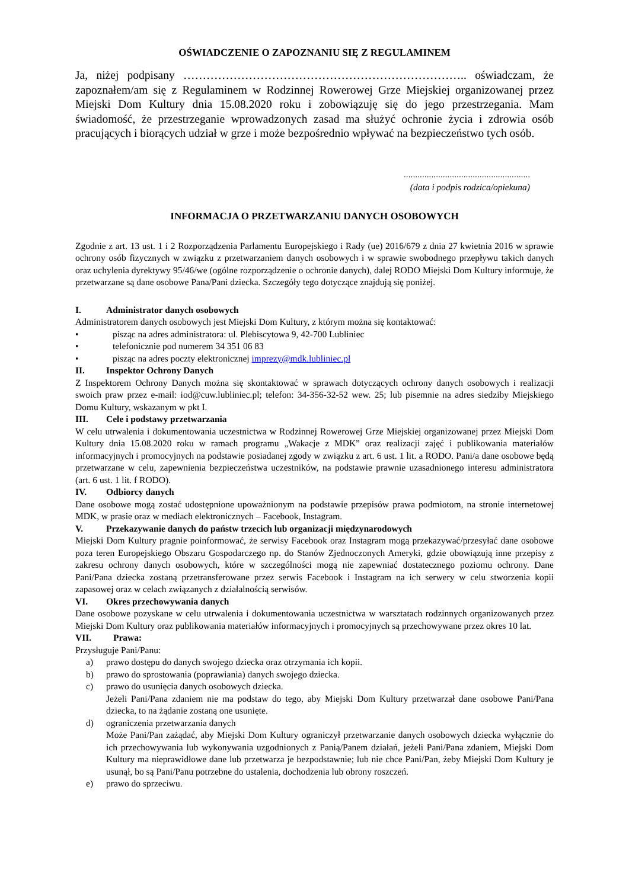OŚWIADCZENIE O ZAPOZNANIU SIĘ Z REGULAMINEM
Ja, niżej podpisany ……………………………………………………………….. oświadczam, że zapoznałem/am się z Regulaminem w Rodzinnej Rowerowej Grze Miejskiej organizowanej przez Miejski Dom Kultury dnia 15.08.2020 roku i zobowiązuję się do jego przestrzegania. Mam świadomość, że przestrzeganie wprowadzonych zasad ma służyć ochronie życia i zdrowia osób pracujących i biorących udział w grze i może bezpośrednio wpływać na bezpieczeństwo tych osób.
.......................................................
(data i podpis rodzica/opiekuna)
INFORMACJA O PRZETWARZANIU DANYCH OSOBOWYCH
Zgodnie z art. 13 ust. 1 i 2 Rozporządzenia Parlamentu Europejskiego i Rady (ue) 2016/679 z dnia 27 kwietnia 2016 w sprawie ochrony osób fizycznych w związku z przetwarzaniem danych osobowych i w sprawie swobodnego przepływu takich danych oraz uchylenia dyrektywy 95/46/we (ogólne rozporządzenie o ochronie danych), dalej RODO Miejski Dom Kultury informuje, że przetwarzane są dane osobowe Pana/Pani dziecka. Szczegóły tego dotyczące znajdują się poniżej.
I. Administrator danych osobowych
Administratorem danych osobowych jest Miejski Dom Kultury, z którym można się kontaktować:
• pisząc na adres administratora: ul. Plebiscytowa 9, 42-700 Lubliniec
• telefonicznie pod numerem 34 351 06 83
• pisząc na adres poczty elektronicznej imprezy@mdk.lubliniec.pl
II. Inspektor Ochrony Danych
Z Inspektorem Ochrony Danych można się skontaktować w sprawach dotyczących ochrony danych osobowych i realizacji swoich praw przez e-mail: iod@cuw.lubliniec.pl; telefon: 34-356-32-52 wew. 25; lub pisemnie na adres siedziby Miejskiego Domu Kultury, wskazanym w pkt I.
III. Cele i podstawy przetwarzania
W celu utrwalenia i dokumentowania uczestnictwa w Rodzinnej Rowerowej Grze Miejskiej organizowanej przez Miejski Dom Kultury dnia 15.08.2020 roku w ramach programu „Wakacje z MDK” oraz realizacji zajęć i publikowania materiałów informacyjnych i promocyjnych na podstawie posiadanej zgody w związku z art. 6 ust. 1 lit. a RODO. Pani/a dane osobowe będą przetwarzane w celu, zapewnienia bezpieczeństwa uczestników, na podstawie prawnie uzasadnionego interesu administratora (art. 6 ust. 1 lit. f RODO).
IV. Odbiorcy danych
Dane osobowe mogą zostać udostępnione upoważnionym na podstawie przepisów prawa podmiotom, na stronie internetowej MDK, w prasie oraz w mediach elektronicznych – Facebook, Instagram.
V. Przekazywanie danych do państw trzecich lub organizacji międzynarodowych
Miejski Dom Kultury pragnie poinformować, że serwisy Facebook oraz Instagram mogą przekazywać/przesyłać dane osobowe poza teren Europejskiego Obszaru Gospodarczego np. do Stanów Zjednoczonych Ameryki, gdzie obowiązują inne przepisy z zakresu ochrony danych osobowych, które w szczególności mogą nie zapewniać dostatecznego poziomu ochrony. Dane Pani/Pana dziecka zostaną przetransferowane przez serwis Facebook i Instagram na ich serwery w celu stworzenia kopii zapasowej oraz w celach związanych z działalnością serwisów.
VI. Okres przechowywania danych
Dane osobowe pozyskane w celu utrwalenia i dokumentowania uczestnictwa w warsztatach rodzinnych organizowanych przez Miejski Dom Kultury oraz publikowania materiałów informacyjnych i promocyjnych są przechowywane przez okres 10 lat.
VII. Prawa:
Przysługuje Pani/Panu:
a) prawo dostępu do danych swojego dziecka oraz otrzymania ich kopii.
b) prawo do sprostowania (poprawiania) danych swojego dziecka.
c) prawo do usunięcia danych osobowych dziecka.
Jeżeli Pani/Pana zdaniem nie ma podstaw do tego, aby Miejski Dom Kultury przetwarzał dane osobowe Pani/Pana dziecka, to na żądanie zostaną one usunięte.
d) ograniczenia przetwarzania danych
Może Pani/Pan zażądać, aby Miejski Dom Kultury ograniczył przetwarzanie danych osobowych dziecka wyłącznie do ich przechowywania lub wykonywania uzgodnionych z Panią/Panem działań, jeżeli Pani/Pana zdaniem, Miejski Dom Kultury ma nieprawidłowe dane lub przetwarza je bezpodstawnie; lub nie chce Pani/Pan, żeby Miejski Dom Kultury je usunął, bo są Pani/Panu potrzebne do ustalenia, dochodzenia lub obrony roszczeń.
e) prawo do sprzeciwu.